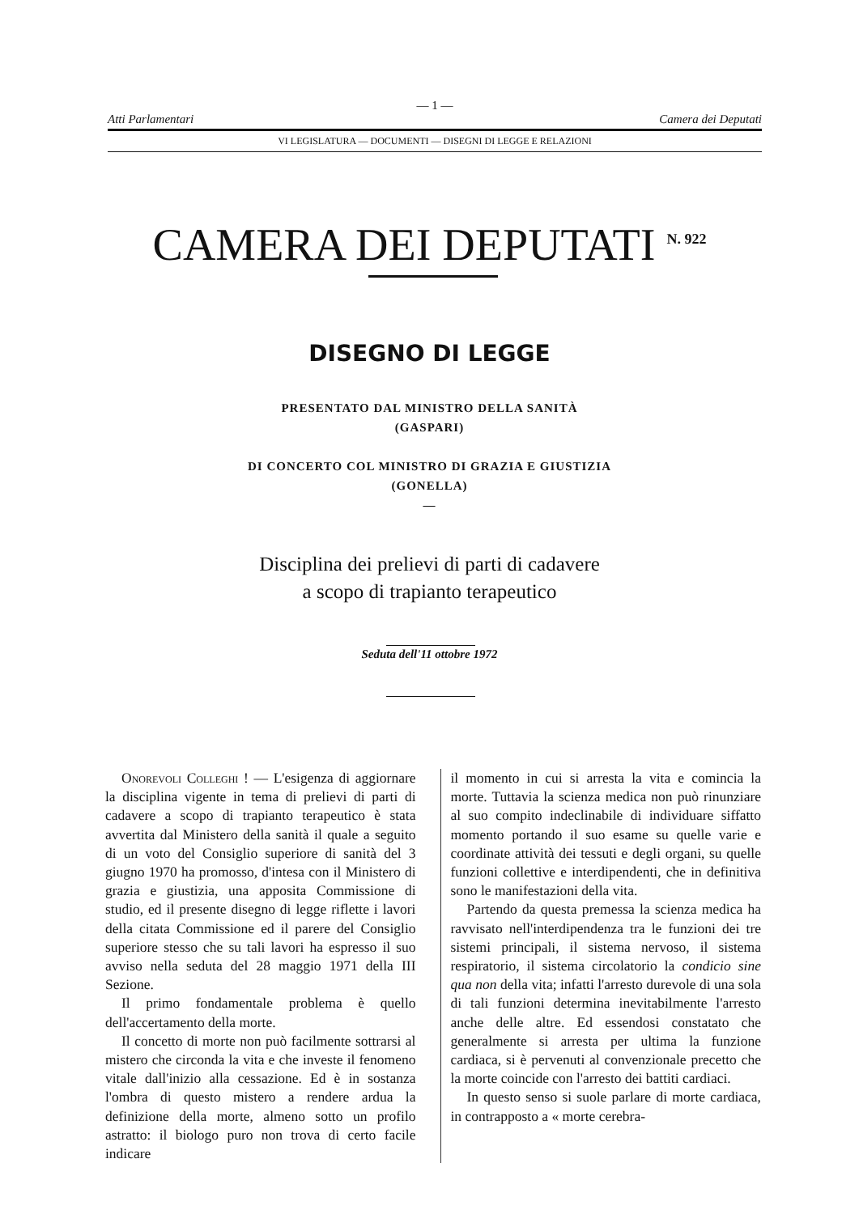— 1 —
Atti Parlamentari Camera dei Deputati
VI LEGISLATURA — DOCUMENTI — DISEGNI DI LEGGE E RELAZIONI
CAMERA DEI DEPUTATI <sup>N. 922</sup>
DISEGNO DI LEGGE
PRESENTATO DAL MINISTRO DELLA SANITÀ
(GASPARI)
DI CONCERTO COL MINISTRO DI GRAZIA E GIUSTIZIA
(GONELLA)
—
Disciplina dei prelievi di parti di cadavere
a scopo di trapianto terapeutico
Seduta dell'11 ottobre 1972
Onorevoli Colleghi ! — L'esigenza di aggiornare la disciplina vigente in tema di prelievi di parti di cadavere a scopo di trapianto terapeutico è stata avvertita dal Ministero della sanità il quale a seguito di un voto del Consiglio superiore di sanità del 3 giugno 1970 ha promosso, d'intesa con il Ministero di grazia e giustizia, una apposita Commissione di studio, ed il presente disegno di legge riflette i lavori della citata Commissione ed il parere del Consiglio superiore stesso che su tali lavori ha espresso il suo avviso nella seduta del 28 maggio 1971 della III Sezione.
Il primo fondamentale problema è quello dell'accertamento della morte.
Il concetto di morte non può facilmente sottrarsi al mistero che circonda la vita e che investe il fenomeno vitale dall'inizio alla cessazione. Ed è in sostanza l'ombra di questo mistero a rendere ardua la definizione della morte, almeno sotto un profilo astratto: il biologo puro non trova di certo facile indicare
il momento in cui si arresta la vita e comincia la morte. Tuttavia la scienza medica non può rinunziare al suo compito indeclinabile di individuare siffatto momento portando il suo esame su quelle varie e coordinate attività dei tessuti e degli organi, su quelle funzioni collettive e interdipendenti, che in definitiva sono le manifestazioni della vita.
Partendo da questa premessa la scienza medica ha ravvisato nell'interdipendenza tra le funzioni dei tre sistemi principali, il sistema nervoso, il sistema respiratorio, il sistema circolatorio la condicio sine qua non della vita; infatti l'arresto durevole di una sola di tali funzioni determina inevitabilmente l'arresto anche delle altre. Ed essendosi constatato che generalmente si arresta per ultima la funzione cardiaca, si è pervenuti al convenzionale precetto che la morte coincide con l'arresto dei battiti cardiaci.
In questo senso si suole parlare di morte cardiaca, in contrapposto a « morte cerebra-